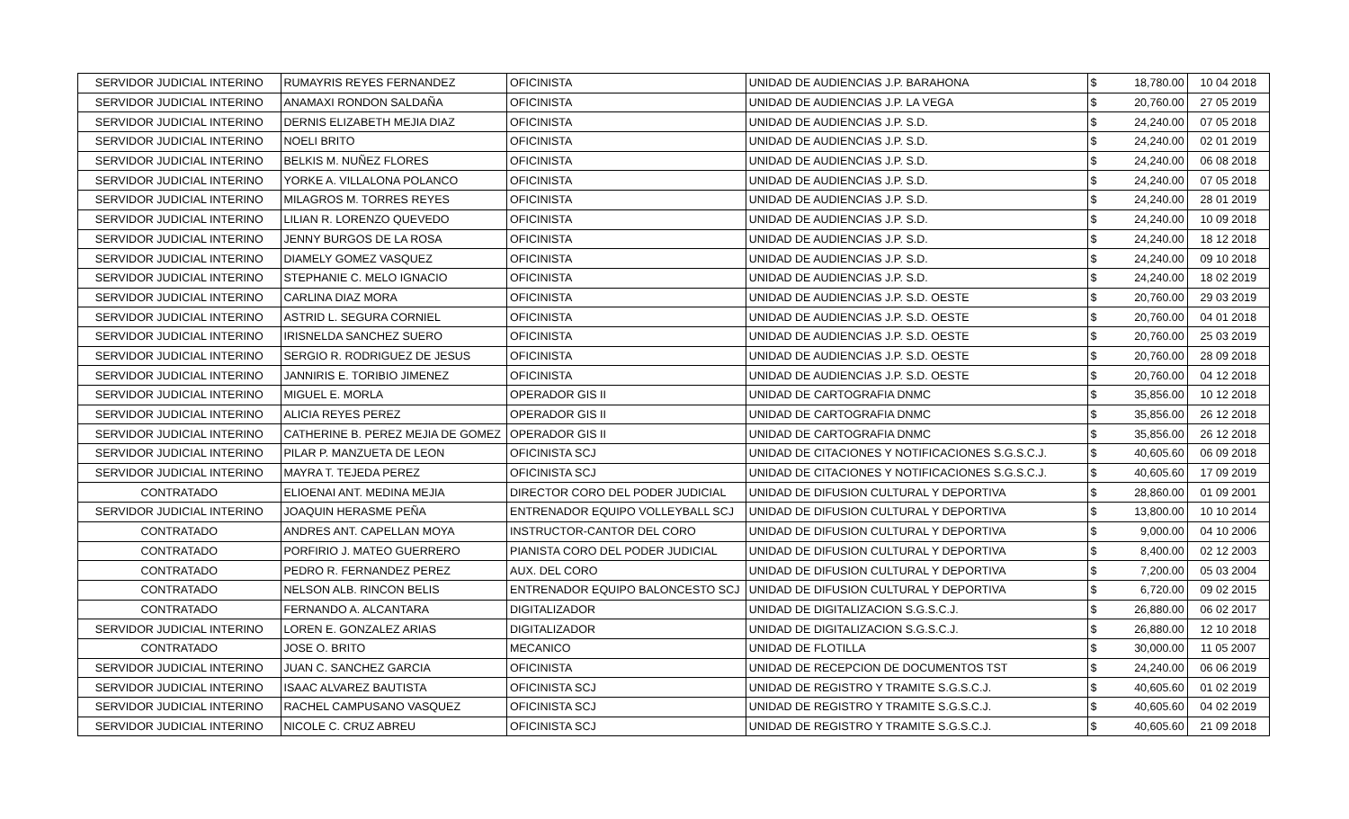| SERVIDOR JUDICIAL INTERINO | RUMAYRIS REYES FERNANDEZ | OFICINISTA | UNIDAD DE AUDIENCIAS J.P. BARAHONA | $ | 18,780.00 | 10 04 2018 |
| SERVIDOR JUDICIAL INTERINO | ANAMAXI RONDON SALDAÑA | OFICINISTA | UNIDAD DE AUDIENCIAS J.P. LA VEGA | $ | 20,760.00 | 27 05 2019 |
| SERVIDOR JUDICIAL INTERINO | DERNIS ELIZABETH MEJIA DIAZ | OFICINISTA | UNIDAD DE AUDIENCIAS J.P. S.D. | $ | 24,240.00 | 07 05 2018 |
| SERVIDOR JUDICIAL INTERINO | NOELI BRITO | OFICINISTA | UNIDAD DE AUDIENCIAS J.P. S.D. | $ | 24,240.00 | 02 01 2019 |
| SERVIDOR JUDICIAL INTERINO | BELKIS M. NUÑEZ FLORES | OFICINISTA | UNIDAD DE AUDIENCIAS J.P. S.D. | $ | 24,240.00 | 06 08 2018 |
| SERVIDOR JUDICIAL INTERINO | YORKE A. VILLALONA POLANCO | OFICINISTA | UNIDAD DE AUDIENCIAS J.P. S.D. | $ | 24,240.00 | 07 05 2018 |
| SERVIDOR JUDICIAL INTERINO | MILAGROS M. TORRES REYES | OFICINISTA | UNIDAD DE AUDIENCIAS J.P. S.D. | $ | 24,240.00 | 28 01 2019 |
| SERVIDOR JUDICIAL INTERINO | LILIAN R. LORENZO QUEVEDO | OFICINISTA | UNIDAD DE AUDIENCIAS J.P. S.D. | $ | 24,240.00 | 10 09 2018 |
| SERVIDOR JUDICIAL INTERINO | JENNY BURGOS DE LA ROSA | OFICINISTA | UNIDAD DE AUDIENCIAS J.P. S.D. | $ | 24,240.00 | 18 12 2018 |
| SERVIDOR JUDICIAL INTERINO | DIAMELY GOMEZ VASQUEZ | OFICINISTA | UNIDAD DE AUDIENCIAS J.P. S.D. | $ | 24,240.00 | 09 10 2018 |
| SERVIDOR JUDICIAL INTERINO | STEPHANIE C. MELO IGNACIO | OFICINISTA | UNIDAD DE AUDIENCIAS J.P. S.D. | $ | 24,240.00 | 18 02 2019 |
| SERVIDOR JUDICIAL INTERINO | CARLINA DIAZ MORA | OFICINISTA | UNIDAD DE AUDIENCIAS J.P. S.D. OESTE | $ | 20,760.00 | 29 03 2019 |
| SERVIDOR JUDICIAL INTERINO | ASTRID L. SEGURA CORNIEL | OFICINISTA | UNIDAD DE AUDIENCIAS J.P. S.D. OESTE | $ | 20,760.00 | 04 01 2018 |
| SERVIDOR JUDICIAL INTERINO | IRISNELDA SANCHEZ SUERO | OFICINISTA | UNIDAD DE AUDIENCIAS J.P. S.D. OESTE | $ | 20,760.00 | 25 03 2019 |
| SERVIDOR JUDICIAL INTERINO | SERGIO R. RODRIGUEZ DE JESUS | OFICINISTA | UNIDAD DE AUDIENCIAS J.P. S.D. OESTE | $ | 20,760.00 | 28 09 2018 |
| SERVIDOR JUDICIAL INTERINO | JANNIRIS E. TORIBIO JIMENEZ | OFICINISTA | UNIDAD DE AUDIENCIAS J.P. S.D. OESTE | $ | 20,760.00 | 04 12 2018 |
| SERVIDOR JUDICIAL INTERINO | MIGUEL E. MORLA | OPERADOR GIS II | UNIDAD DE CARTOGRAFIA DNMC | $ | 35,856.00 | 10 12 2018 |
| SERVIDOR JUDICIAL INTERINO | ALICIA REYES PEREZ | OPERADOR GIS II | UNIDAD DE CARTOGRAFIA DNMC | $ | 35,856.00 | 26 12 2018 |
| SERVIDOR JUDICIAL INTERINO | CATHERINE B. PEREZ MEJIA DE GOMEZ | OPERADOR GIS II | UNIDAD DE CARTOGRAFIA DNMC | $ | 35,856.00 | 26 12 2018 |
| SERVIDOR JUDICIAL INTERINO | PILAR P. MANZUETA DE LEON | OFICINISTA SCJ | UNIDAD DE CITACIONES Y NOTIFICACIONES S.G.S.C.J. | $ | 40,605.60 | 06 09 2018 |
| SERVIDOR JUDICIAL INTERINO | MAYRA T. TEJEDA PEREZ | OFICINISTA SCJ | UNIDAD DE CITACIONES Y NOTIFICACIONES S.G.S.C.J. | $ | 40,605.60 | 17 09 2019 |
| CONTRATADO | ELIOENAI ANT. MEDINA MEJIA | DIRECTOR CORO DEL PODER JUDICIAL | UNIDAD DE DIFUSION CULTURAL Y DEPORTIVA | $ | 28,860.00 | 01 09 2001 |
| SERVIDOR JUDICIAL INTERINO | JOAQUIN HERASME PEÑA | ENTRENADOR EQUIPO VOLLEYBALL SCJ | UNIDAD DE DIFUSION CULTURAL Y DEPORTIVA | $ | 13,800.00 | 10 10 2014 |
| CONTRATADO | ANDRES ANT. CAPELLAN MOYA | INSTRUCTOR-CANTOR DEL CORO | UNIDAD DE DIFUSION CULTURAL Y DEPORTIVA | $ | 9,000.00 | 04 10 2006 |
| CONTRATADO | PORFIRIO J. MATEO GUERRERO | PIANISTA CORO DEL PODER JUDICIAL | UNIDAD DE DIFUSION CULTURAL Y DEPORTIVA | $ | 8,400.00 | 02 12 2003 |
| CONTRATADO | PEDRO R. FERNANDEZ PEREZ | AUX. DEL CORO | UNIDAD DE DIFUSION CULTURAL Y DEPORTIVA | $ | 7,200.00 | 05 03 2004 |
| CONTRATADO | NELSON ALB. RINCON BELIS | ENTRENADOR EQUIPO BALONCESTO SCJ | UNIDAD DE DIFUSION CULTURAL Y DEPORTIVA | $ | 6,720.00 | 09 02 2015 |
| CONTRATADO | FERNANDO A. ALCANTARA | DIGITALIZADOR | UNIDAD DE DIGITALIZACION S.G.S.C.J. | $ | 26,880.00 | 06 02 2017 |
| SERVIDOR JUDICIAL INTERINO | LOREN E. GONZALEZ ARIAS | DIGITALIZADOR | UNIDAD DE DIGITALIZACION S.G.S.C.J. | $ | 26,880.00 | 12 10 2018 |
| CONTRATADO | JOSE O. BRITO | MECANICO | UNIDAD DE FLOTILLA | $ | 30,000.00 | 11 05 2007 |
| SERVIDOR JUDICIAL INTERINO | JUAN C. SANCHEZ GARCIA | OFICINISTA | UNIDAD DE RECEPCION DE DOCUMENTOS TST | $ | 24,240.00 | 06 06 2019 |
| SERVIDOR JUDICIAL INTERINO | ISAAC ALVAREZ BAUTISTA | OFICINISTA SCJ | UNIDAD DE REGISTRO Y TRAMITE S.G.S.C.J. | $ | 40,605.60 | 01 02 2019 |
| SERVIDOR JUDICIAL INTERINO | RACHEL CAMPUSANO VASQUEZ | OFICINISTA SCJ | UNIDAD DE REGISTRO Y TRAMITE S.G.S.C.J. | $ | 40,605.60 | 04 02 2019 |
| SERVIDOR JUDICIAL INTERINO | NICOLE C. CRUZ ABREU | OFICINISTA SCJ | UNIDAD DE REGISTRO Y TRAMITE S.G.S.C.J. | $ | 40,605.60 | 21 09 2018 |